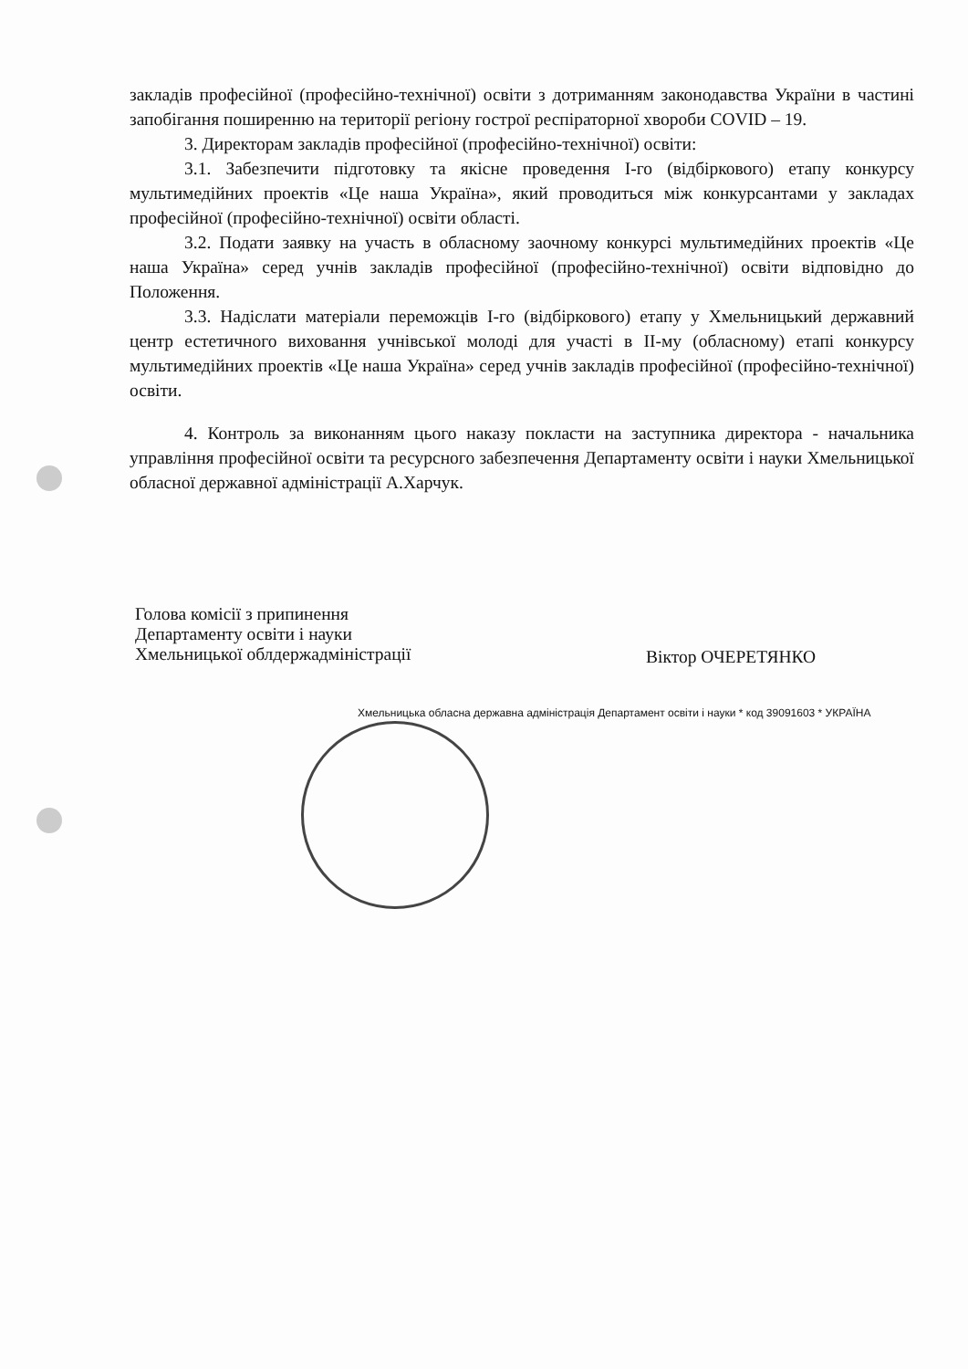закладів професійної (професійно-технічної) освіти з дотриманням законодавства України в частині запобігання поширенню на території регіону гострої респіраторної хвороби COVID – 19.
3. Директорам закладів професійної (професійно-технічної) освіти:
3.1. Забезпечити підготовку та якісне проведення І-го (відбіркового) етапу конкурсу мультимедійних проектів «Це наша Україна», який проводиться між конкурсантами у закладах професійної (професійно-технічної) освіти області.
3.2. Подати заявку на участь в обласному заочному конкурсі мультимедійних проектів «Це наша Україна» серед учнів закладів професійної (професійно-технічної) освіти відповідно до Положення.
3.3. Надіслати матеріали переможців І-го (відбіркового) етапу у Хмельницький державний центр естетичного виховання учнівської молоді для участі в ІІ-му (обласному) етапі конкурсу мультимедійних проектів «Це наша Україна» серед учнів закладів професійної (професійно-технічної) освіти.
4. Контроль за виконанням цього наказу покласти на заступника директора - начальника управління професійної освіти та ресурсного забезпечення Департаменту освіти і науки Хмельницької обласної державної адміністрації А.Харчук.
Голова комісії з припинення
Департаменту освіти і науки
Хмельницької облдержадміністрації
Віктор ОЧЕРЕТЯНКО
Хмельницька обласна державна адміністрація Департамент освіти і науки * код 39091603 * УКРАЇНА